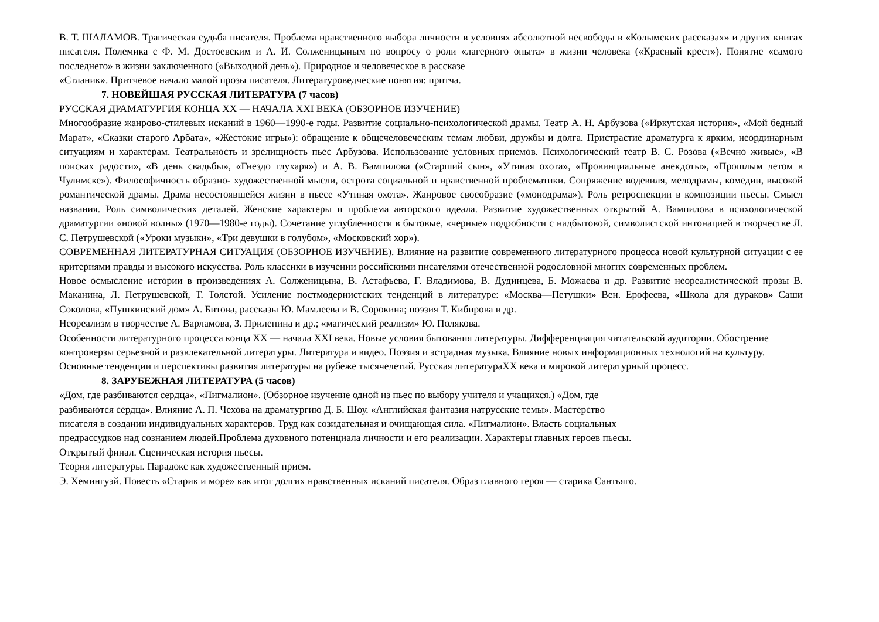В. Т. ШАЛАМОВ. Трагическая судьба писателя. Проблема нравственного выбора личности в условиях абсолютной несвободы в «Колымских рассказах» и других книгах писателя. Полемика с Ф. М. Достоевским и А. И. Солженицыным по вопросу о роли «лагерного опыта» в жизни человека («Красный крест»). Понятие «самого последнего» в жизни заключенного («Выходной день»). Природное и человеческое в рассказе
«Стланик». Притчевое начало малой прозы писателя. Литературоведческие понятия: притча.
7. НОВЕЙШАЯ РУССКАЯ ЛИТЕРАТУРА (7 часов)
РУССКАЯ ДРАМАТУРГИЯ КОНЦА XX — НАЧАЛА XXI ВЕКА (ОБЗОРНОЕ ИЗУЧЕНИЕ)
Многообразие жанрово-стилевых исканий в 1960—1990-е годы. Развитие социально-психологической драмы. Театр А. Н. Арбузова («Иркутская история», «Мой бедный Марат», «Сказки старого Арбата», «Жестокие игры»): обращение к общечеловеческим темам любви, дружбы и долга. Пристрастие драматурга к ярким, неординарным ситуациям и характерам. Театральность и зрелищность пьес Арбузова. Использование условных приемов. Психологический театр В. С. Розова («Вечно живые», «В поисках радости», «В день свадьбы», «Гнездо глухаря») и А. В. Вампилова («Старший сын», «Утиная охота», «Провинциальные анекдоты», «Прошлым летом в Чулимске»). Философичность образно- художественной мысли, острота социальной и нравственной проблематики. Сопряжение водевиля, мелодрамы, комедии, высокой романтической драмы. Драма несостоявшейся жизни в пьесе «Утиная охота». Жанровое своеобразие («монодрама»). Роль ретроспекции в композиции пьесы. Смысл названия. Роль символических деталей. Женские характеры и проблема авторского идеала. Развитие художественных открытий А. Вампилова в психологической драматургии «новой волны» (1970—1980-е годы). Сочетание углубленности в бытовые, «черные» подробности с надбытовой, символистской интонацией в творчестве Л. С. Петрушевской («Уроки музыки», «Три девушки в голубом», «Московский хор»).
СОВРЕМЕННАЯ ЛИТЕРАТУРНАЯ СИТУАЦИЯ (ОБЗОРНОЕ ИЗУЧЕНИЕ). Влияние на развитие современного литературного процесса новой культурной ситуации с ее критериями правды и высокого искусства. Роль классики в изучении российскими писателями отечественной родословной многих современных проблем.
Новое осмысление истории в произведениях А. Солженицына, В. Астафьева, Г. Владимова, В. Дудинцева, Б. Можаева и др. Развитие неореалистической прозы В. Маканина, Л. Петрушевской, Т. Толстой. Усиление постмодернистских тенденций в литературе: «Москва—Петушки» Вен. Ерофеева, «Школа для дураков» Саши Соколова, «Пушкинский дом» А. Битова, рассказы Ю. Мамлеева и В. Сорокина; поэзия Т. Кибирова и др.
Неореализм в творчестве А. Варламова, З. Прилепина и др.; «магический реализм» Ю. Полякова.
Особенности литературного процесса конца XX — начала XXI века. Новые условия бытования литературы. Дифференциация читательской аудитории. Обострение контроверзы серьезной и развлекательной литературы. Литература и видео. Поэзия и эстрадная музыка. Влияние новых информационных технологий на культуру. Основные тенденции и перспективы развития литературы на рубеже тысячелетий. Русская литератураXX века и мировой литературный процесс.
8. ЗАРУБЕЖНАЯ ЛИТЕРАТУРА (5 часов)
«Дом, где разбиваются сердца», «Пигмалион». (Обзорное изучение одной из пьес по выбору учителя и учащихся.) «Дом, где
разбиваются сердца». Влияние А. П. Чехова на драматургию Д. Б. Шоу. «Английская фантазия натрусские темы». Мастерство
писателя в создании индивидуальных характеров. Труд как созидательная и очищающая сила. «Пигмалион». Власть социальных
предрассудков над сознанием людей.Проблема духовного потенциала личности и его реализации. Характеры главных героев пьесы.
Открытый финал. Сценическая история пьесы.
Теория литературы. Парадокс как художественный прием.
Э. Хемингуэй. Повесть «Старик и море» как итог долгих нравственных исканий писателя. Образ главного героя — старика Сантьяго.